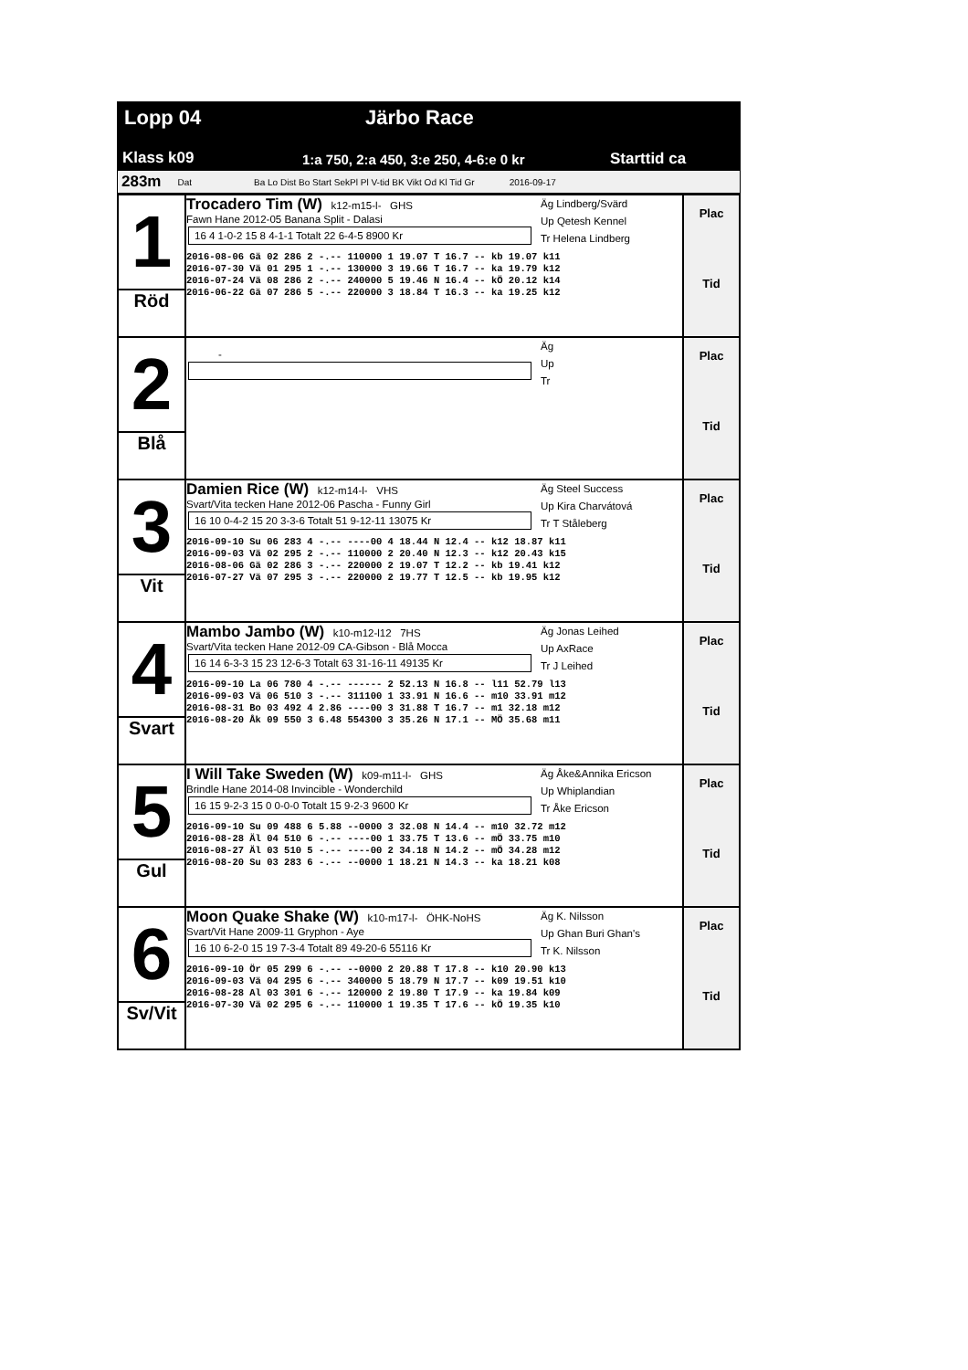Lopp 04 Järbo Race
Klass k09
1:a 750, 2:a 450, 3:e 250, 4-6:e 0 kr
Starttid ca
283m Dat Ba Lo Dist Bo Start SekPl Pl V-tid BK Vikt Od Kl Tid Gr 2016-09-17
| 1 Röd | Trocadero Tim (W) k12-m15-l- GHS Fawn Hane 2012-05 Banana Split - Dalasi 16 4 1-0-2 15 8 4-1-1 Totalt 22 6-4-5 8900 Kr Äg Lindberg/Svärd Up Qetesh Kennel Tr Helena Lindberg 2016-08-06 Gä 02 286 2 -.-- 110000 1 19.07 T 16.7 -- kb 19.07 k11 2016-07-30 Vä 01 295 1 -.-- 130000 3 19.66 T 16.7 -- ka 19.79 k12 2016-07-24 Vä 08 286 2 -.-- 240000 5 19.46 N 16.4 -- kÖ 20.12 k14 2016-06-22 Gä 07 286 5 -.-- 220000 3 18.84 T 16.3 -- ka 19.25 k12 | Plac Tid |
| 2 Blå | - Äg Up Tr | Plac Tid |
| 3 Vit | Damien Rice (W) k12-m14-l- VHS Svart/Vita tecken Hane 2012-06 Pascha - Funny Girl 16 10 0-4-2 15 20 3-3-6 Totalt 51 9-12-11 13075 Kr Äg Steel Success Up Kira Charvátová Tr T Ståleberg 2016-09-10 Su 06 283 4 -.-- ----00 4 18.44 N 12.4 -- k12 18.87 k11 2016-09-03 Vä 02 295 2 -.-- 110000 2 20.40 N 12.3 -- k12 20.43 k15 2016-08-06 Gä 02 286 3 -.-- 220000 2 19.07 T 12.2 -- kb 19.41 k12 2016-07-27 Vä 07 295 3 -.-- 220000 2 19.77 T 12.5 -- kb 19.95 k12 | Plac Tid |
| 4 Svart | Mambo Jambo (W) k10-m12-l12 7HS Svart/Vita tecken Hane 2012-09 CA-Gibson - Blå Mocca 16 14 6-3-3 15 23 12-6-3 Totalt 63 31-16-11 49135 Kr Äg Jonas Leihed Up AxRace Tr J Leihed 2016-09-10 La 06 780 4 -.-- ------ 2 52.13 N 16.8 -- l11 52.79 l13 2016-09-03 Vä 06 510 3 -.-- 311100 1 33.91 N 16.6 -- m10 33.91 m12 2016-08-31 Bo 03 492 4 2.86 ----00 3 31.88 T 16.7 -- m1 32.18 m12 2016-08-20 Åk 09 550 3 6.48 554300 3 35.26 N 17.1 -- MÖ 35.68 m11 | Plac Tid |
| 5 Gul | I Will Take Sweden (W) k09-m11-l- GHS Brindle Hane 2014-08 Invincible - Wonderchild 16 15 9-2-3 15 0 0-0-0 Totalt 15 9-2-3 9600 Kr Äg Åke&Annika Ericson Up Whiplandian Tr Åke Ericson 2016-09-10 Su 09 488 6 5.88 --0000 3 32.08 N 14.4 -- m10 32.72 m12 2016-08-28 Äl 04 510 6 -.-- ----00 1 33.75 T 13.6 -- mÖ 33.75 m10 2016-08-27 Äl 03 510 5 -.-- ----00 2 34.18 N 14.2 -- mÖ 34.28 m12 2016-08-20 Su 03 283 6 -.-- --0000 1 18.21 N 14.3 -- ka 18.21 k08 | Plac Tid |
| 6 Sv/Vit | Moon Quake Shake (W) k10-m17-l- ÖHK-NoHS Svart/Vit Hane 2009-11 Gryphon - Aye 16 10 6-2-0 15 19 7-3-4 Totalt 89 49-20-6 55116 Kr Äg K. Nilsson Up Ghan Buri Ghan's Tr K. Nilsson 2016-09-10 Ör 05 299 6 -.-- --0000 2 20.88 T 17.8 -- k10 20.90 k13 2016-09-03 Vä 04 295 6 -.-- 340000 5 18.79 N 17.7 -- k09 19.51 k10 2016-08-28 Al 03 301 6 -.-- 120000 2 19.80 T 17.9 -- ka 19.84 k09 2016-07-30 Vä 02 295 6 -.-- 110000 1 19.35 T 17.6 -- kÖ 19.35 k10 | Plac Tid |